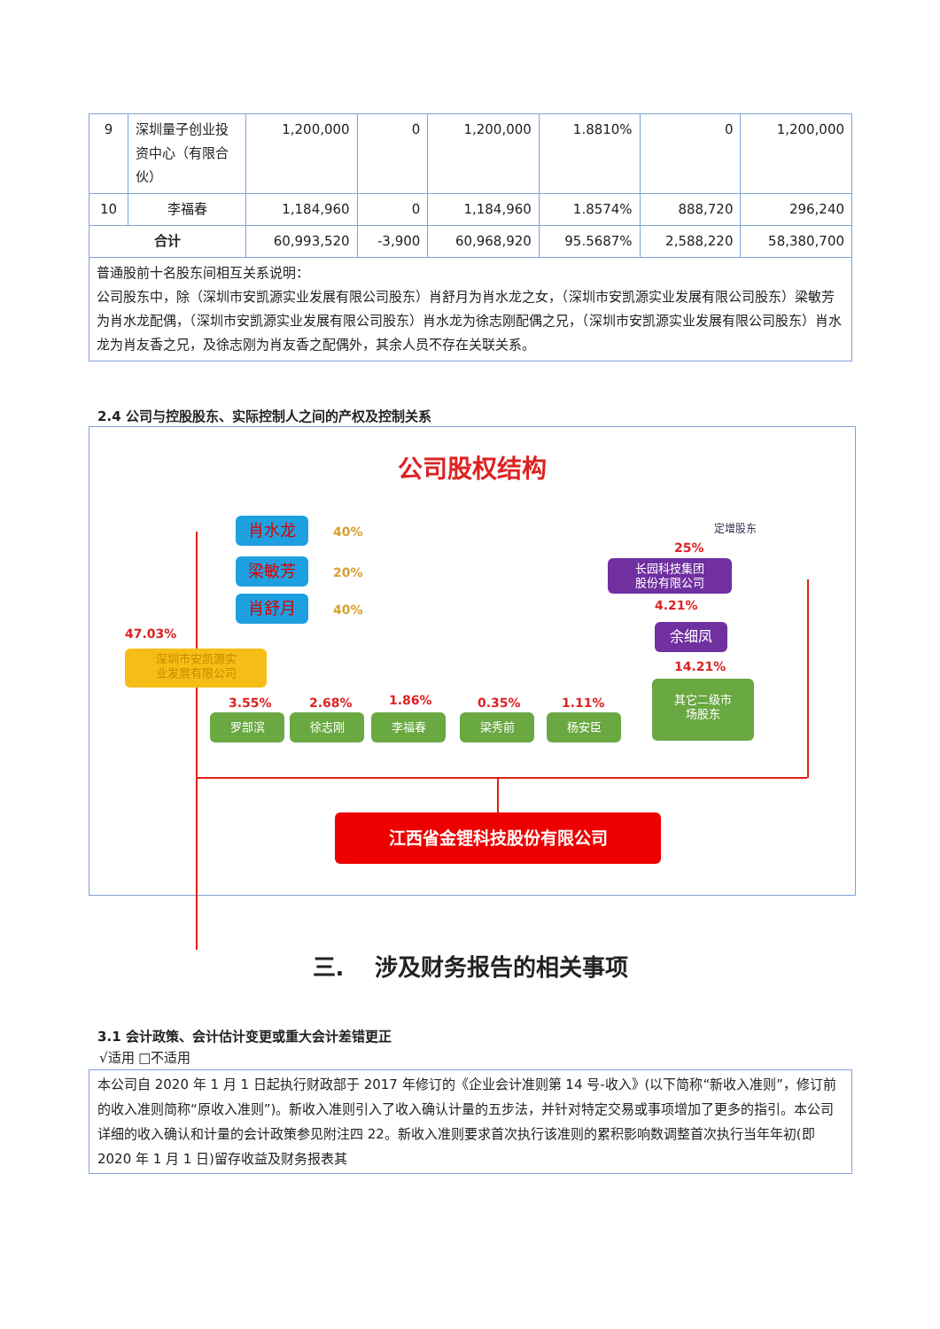| 9 | 深圳量子创业投资中心（有限合伙） | 1,200,000 | 0 | 1,200,000 | 1.8810% | 0 | 1,200,000 |
| 10 | 李福春 | 1,184,960 | 0 | 1,184,960 | 1.8574% | 888,720 | 296,240 |
| 合计 | | 60,993,520 | -3,900 | 60,968,920 | 95.5687% | 2,588,220 | 58,380,700 |
| 普通股前十名股东间相互关系说明： 公司股东中，除（深圳市安凯源实业发展有限公司股东）肖舒月为肖水龙之女，（深圳市安凯源实业发展有限公司股东）梁敏芳为肖水龙配偶，（深圳市安凯源实业发展有限公司股东）肖水龙为徐志刚配偶之兄，（深圳市安凯源实业发展有限公司股东）肖水龙为肖友香之兄，及徐志刚为肖友香之配偶外，其余人员不存在关联关系。 | | | | | | | |
2.4 公司与控股股东、实际控制人之间的产权及控制关系
公司股权结构
肖水龙 40%
梁敏芳 20%
肖舒月 40%
47.03%
深圳市安凯源实
业发展有限公司
3.55%
罗部滨
2.68%
徐志刚
1.86%
李福春
0.35%
梁秀前
1.11%
杨安臣
定增股东
25%
长园科技集团
股份有限公司
4.21%
余细凤
14.21%
其它二级市
场股东
江西省金锂科技股份有限公司
三.　 涉及财务报告的相关事项
3.1 会计政策、会计估计变更或重大会计差错更正
√适用 □不适用
本公司自 2020 年 1 月 1 日起执行财政部于 2017 年修订的《企业会计准则第 14 号-收入》(以下简称“新收入准则”，修订前的收入准则简称“原收入准则”)。新收入准则引入了收入确认计量的五步法，并针对特定交易或事项增加了更多的指引。本公司详细的收入确认和计量的会计政策参见附注四 22。新收入准则要求首次执行该准则的累积影响数调整首次执行当年年初(即 2020 年 1 月 1 日)留存收益及财务报表其